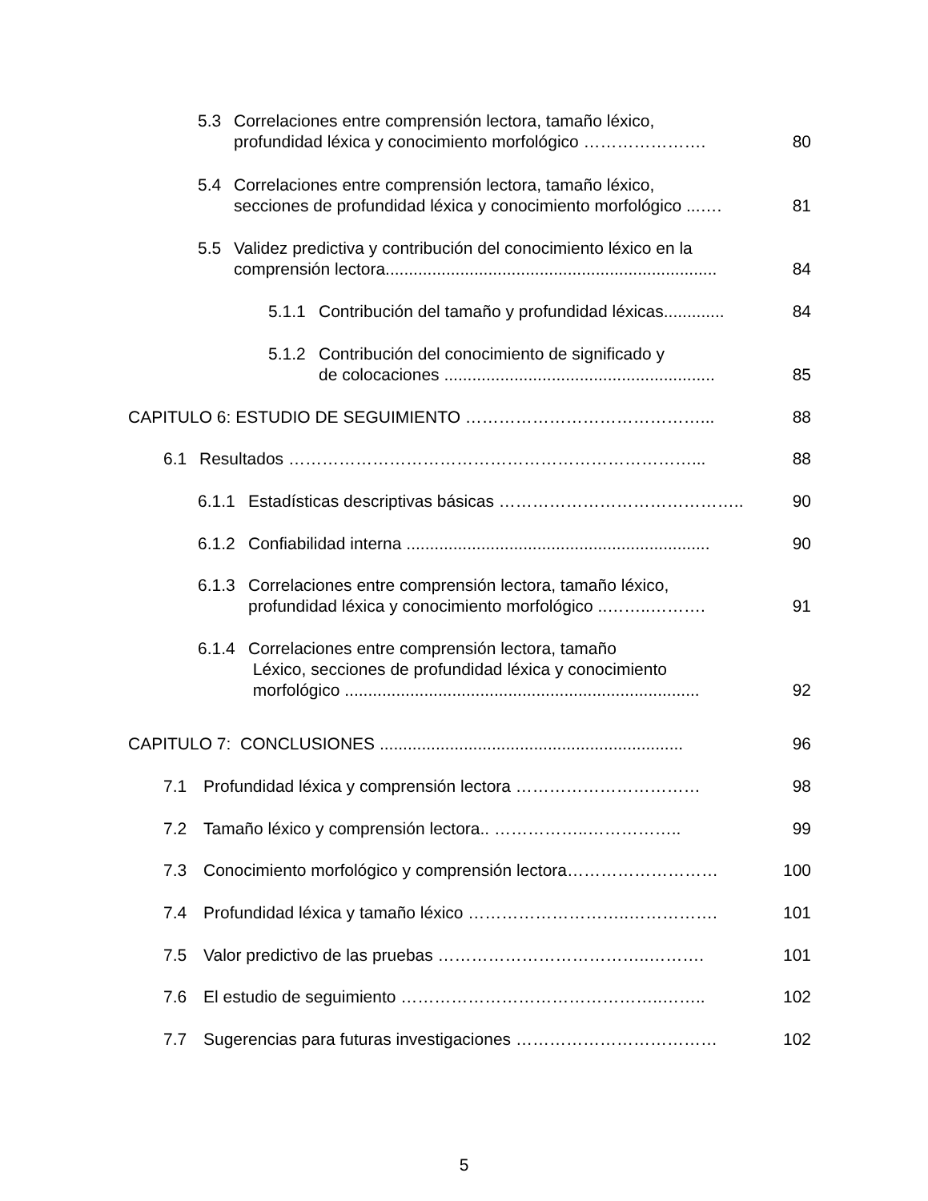5.3 Correlaciones entre comprensión lectora, tamaño léxico,
profundidad léxica y conocimiento morfológico ………………….
80
5.4 Correlaciones entre comprensión lectora, tamaño léxico,
secciones de profundidad léxica y conocimiento morfológico ...….
81
5.5 Validez predictiva y contribución del conocimiento léxico en la
comprensión lectora.......................................................................
84
5.1.1 Contribución del tamaño y profundidad léxicas............. 84
5.1.2 Contribución del conocimiento de significado y
de colocaciones ..........................................................
85
CAPITULO 6: ESTUDIO DE SEGUIMIENTO ……………………………………... 88
6.1 Resultados ………………………………………………………………... 88
6.1.1 Estadísticas descriptivas básicas …………………………………….. 90
6.1.2 Confiabilidad interna ................................................................. 90
6.1.3 Correlaciones entre comprensión lectora, tamaño léxico,
profundidad léxica y conocimiento morfológico ..……..……….
91
6.1.4 Correlaciones entre comprensión lectora, tamaño
Léxico, secciones de profundidad léxica y conocimiento
morfológico ............................................................................
92
CAPITULO 7: CONCLUSIONES ................................................................. 96
7.1 Profundidad léxica y comprensión lectora …………………………… 98
7.2 Tamaño léxico y comprensión lectora.. ……………..…………….. 99
7.3 Conocimiento morfológico y comprensión lectora……………………… 100
7.4 Profundidad léxica y tamaño léxico ………………………..……………. 101
7.5 Valor predictivo de las pruebas ………………………………..………. 101
7.6 El estudio de seguimiento ………………………………………..…….. 102
7.7 Sugerencias para futuras investigaciones ……………………………… 102
5